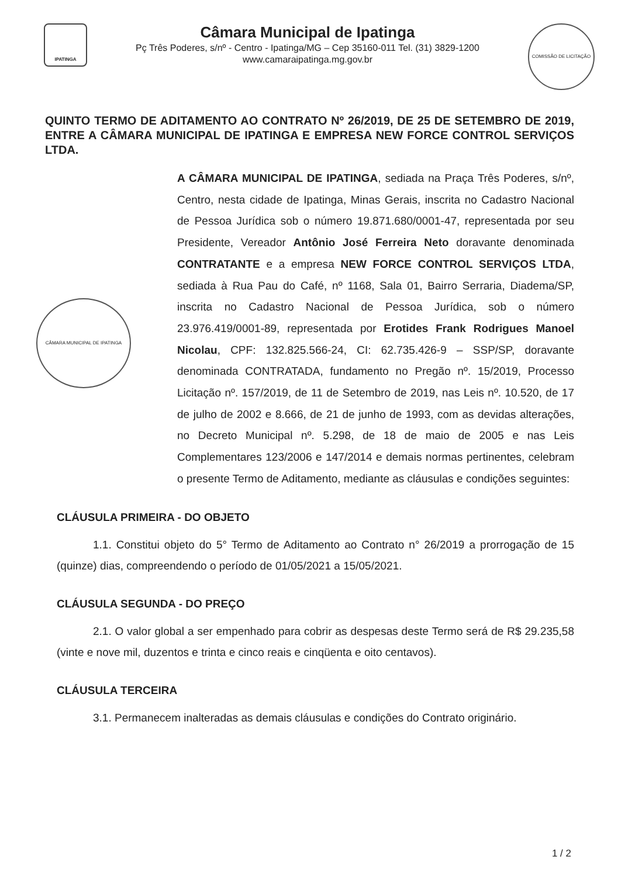IPATINGA
Câmara Municipal de Ipatinga
Pç Três Poderes, s/nº - Centro - Ipatinga/MG – Cep 35160-011 Tel. (31) 3829-1200
www.camaraipatinga.mg.gov.br
COMISSÃO DE LICITAÇÃO
QUINTO TERMO DE ADITAMENTO AO CONTRATO Nº 26/2019, DE 25 DE SETEMBRO DE 2019, ENTRE A CÂMARA MUNICIPAL DE IPATINGA E EMPRESA NEW FORCE CONTROL SERVIÇOS LTDA.
A CÂMARA MUNICIPAL DE IPATINGA, sediada na Praça Três Poderes, s/nº, Centro, nesta cidade de Ipatinga, Minas Gerais, inscrita no Cadastro Nacional de Pessoa Jurídica sob o número 19.871.680/0001-47, representada por seu Presidente, Vereador Antônio José Ferreira Neto doravante denominada CONTRATANTE e a empresa NEW FORCE CONTROL SERVIÇOS LTDA, sediada à Rua Pau do Café, nº 1168, Sala 01, Bairro Serraria, Diadema/SP, inscrita no Cadastro Nacional de Pessoa Jurídica, sob o número 23.976.419/0001-89, representada por Erotides Frank Rodrigues Manoel Nicolau, CPF: 132.825.566-24, CI: 62.735.426-9 – SSP/SP, doravante denominada CONTRATADA, fundamento no Pregão nº. 15/2019, Processo Licitação nº. 157/2019, de 11 de Setembro de 2019, nas Leis nº. 10.520, de 17 de julho de 2002 e 8.666, de 21 de junho de 1993, com as devidas alterações, no Decreto Municipal nº. 5.298, de 18 de maio de 2005 e nas Leis Complementares 123/2006 e 147/2014 e demais normas pertinentes, celebram o presente Termo de Aditamento, mediante as cláusulas e condições seguintes:
CÂMARA MUNICIPAL DE IPATINGA
CLÁUSULA PRIMEIRA - DO OBJETO
1.1. Constitui objeto do 5° Termo de Aditamento ao Contrato n° 26/2019 a prorrogação de 15 (quinze) dias, compreendendo o período de 01/05/2021 a 15/05/2021.
CLÁUSULA SEGUNDA - DO PREÇO
2.1. O valor global a ser empenhado para cobrir as despesas deste Termo será de R$ 29.235,58 (vinte e nove mil, duzentos e trinta e cinco reais e cinqüenta e oito centavos).
CLÁUSULA TERCEIRA
3.1. Permanecem inalteradas as demais cláusulas e condições do Contrato originário.
1 / 2